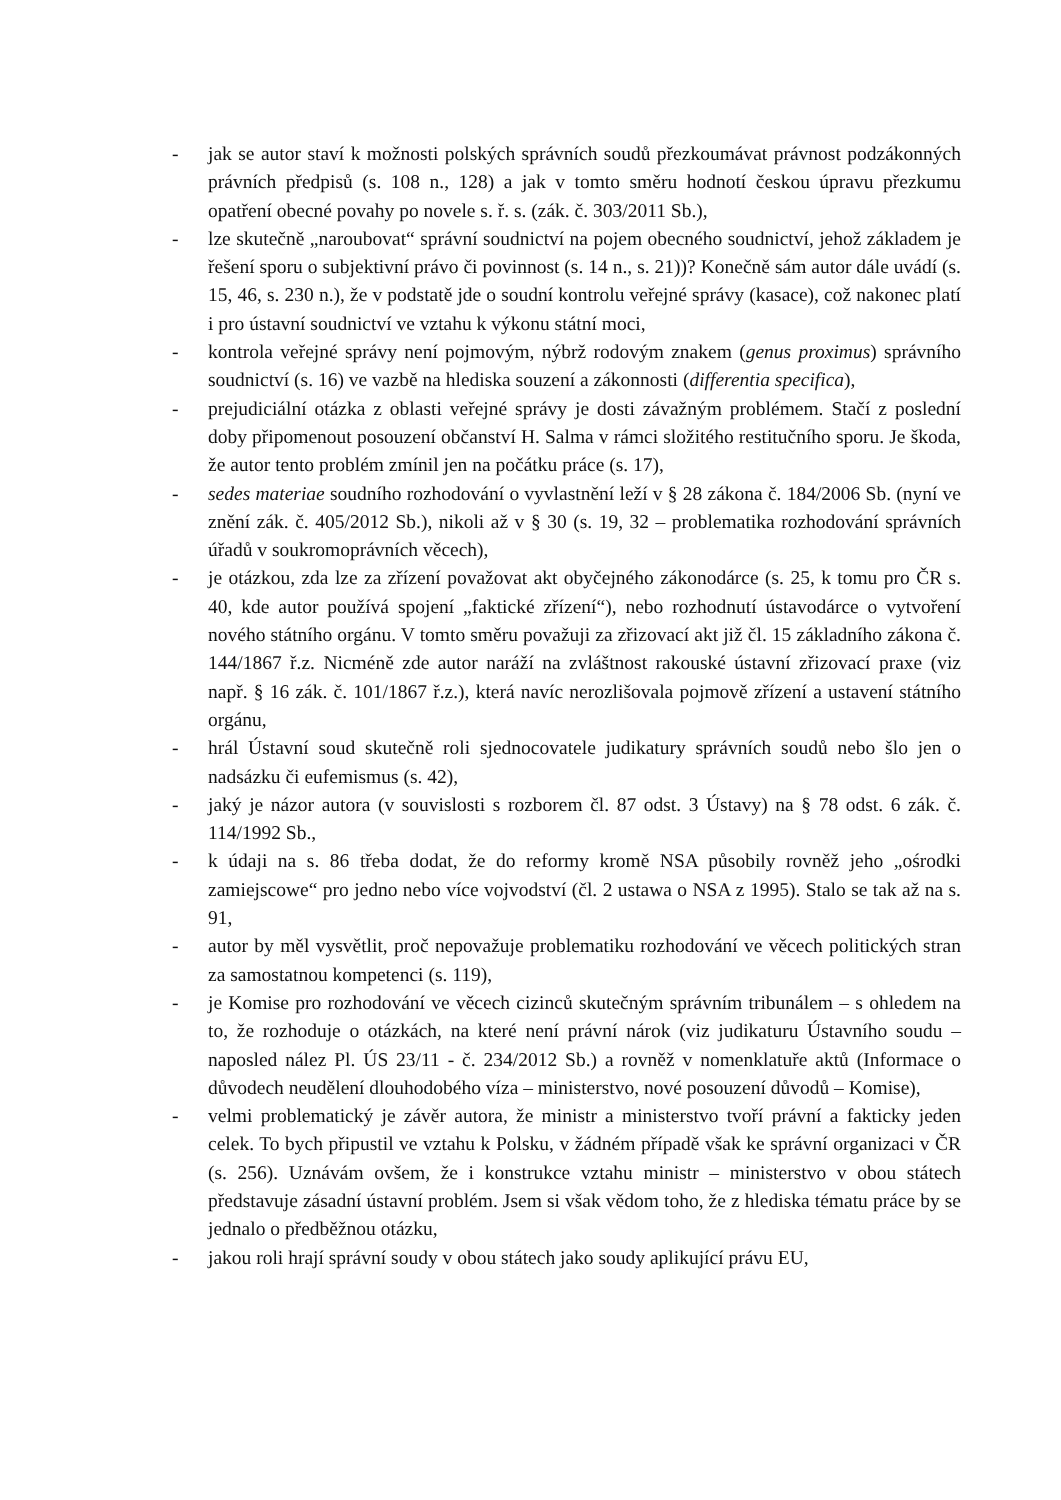- jak se autor staví k možnosti polských správních soudů přezkoumávat právnost podzákonných právních předpisů (s. 108 n., 128) a jak v tomto směru hodnotí českou úpravu přezkumu opatření obecné povahy po novele s. ř. s. (zák. č. 303/2011 Sb.),
- lze skutečně „naroubovat“ správní soudnictví na pojem obecného soudnictví, jehož základem je řešení sporu o subjektivní právo či povinnost (s. 14 n., s. 21))? Konečně sám autor dále uvádí (s. 15, 46, s. 230 n.), že v podstatě jde o soudní kontrolu veřejné správy (kasace), což nakonec platí i pro ústavní soudnictví ve vztahu k výkonu státní moci,
- kontrola veřejné správy není pojmovým, nýbrž rodovým znakem (genus proximus) správního soudnictví (s. 16) ve vazbě na hlediska souzení a zákonnosti (differentia specifica),
- prejudiciální otázka z oblasti veřejné správy je dosti závažným problémem. Stačí z poslední doby připomenout posouzení občanství H. Salma v rámci složitého restitučního sporu. Je škoda, že autor tento problém zmínil jen na počátku práce (s. 17),
- sedes materiae soudního rozhodování o vyvlastnění leží v § 28 zákona č. 184/2006 Sb. (nyní ve znění zák. č. 405/2012 Sb.), nikoli až v § 30 (s. 19, 32 – problematika rozhodování správních úřadů v soukromoprávních věcech),
- je otázkou, zda lze za zřízení považovat akt obyčejného zákonodárce (s. 25, k tomu pro ČR s. 40, kde autor používá spojení „faktické zřízení“), nebo rozhodnutí ústavodárce o vytvoření nového státního orgánu. V tomto směru považuji za zřizovací akt již čl. 15 základního zákona č. 144/1867 ř.z. Nicméně zde autor naráží na zvláštnost rakouské ústavní zřizovací praxe (viz např. § 16 zák. č. 101/1867 ř.z.), která navíc nerozlišovala pojmově zřízení a ustavení státního orgánu,
- hrál Ústavní soud skutečně roli sjednocovatele judikatury správních soudů nebo šlo jen o nadsázku či eufemismus (s. 42),
- jaký je názor autora (v souvislosti s rozborem čl. 87 odst. 3 Ústavy) na § 78 odst. 6 zák. č. 114/1992 Sb.,
- k údaji na s. 86 třeba dodat, že do reformy kromě NSA působily rovněž jeho „ośrodki zamiejscowe“ pro jedno nebo více vojvodství (čl. 2 ustawa o NSA z 1995). Stalo se tak až na s. 91,
- autor by měl vysvětlit, proč nepovažuje problematiku rozhodování ve věcech politických stran za samostatnou kompetenci (s. 119),
- je Komise pro rozhodování ve věcech cizinců skutečným správním tribunálem – s ohledem na to, že rozhoduje o otázkách, na které není právní nárok (viz judikaturu Ústavního soudu – naposled nález Pl. ÚS 23/11 - č. 234/2012 Sb.) a rovněž v nomenklatuře aktů (Informace o důvodech neudělení dlouhodobého víza – ministerstvo, nové posouzení důvodů – Komise),
- velmi problematický je závěr autora, že ministr a ministerstvo tvoří právní a fakticky jeden celek. To bych připustil ve vztahu k Polsku, v žádném případě však ke správní organizaci v ČR (s. 256). Uznávám ovšem, že i konstrukce vztahu ministr – ministerstvo v obou státech představuje zásadní ústavní problém. Jsem si však vědom toho, že z hlediska tématu práce by se jednalo o předběžnou otázku,
- jakou roli hrají správní soudy v obou státech jako soudy aplikující právu EU,